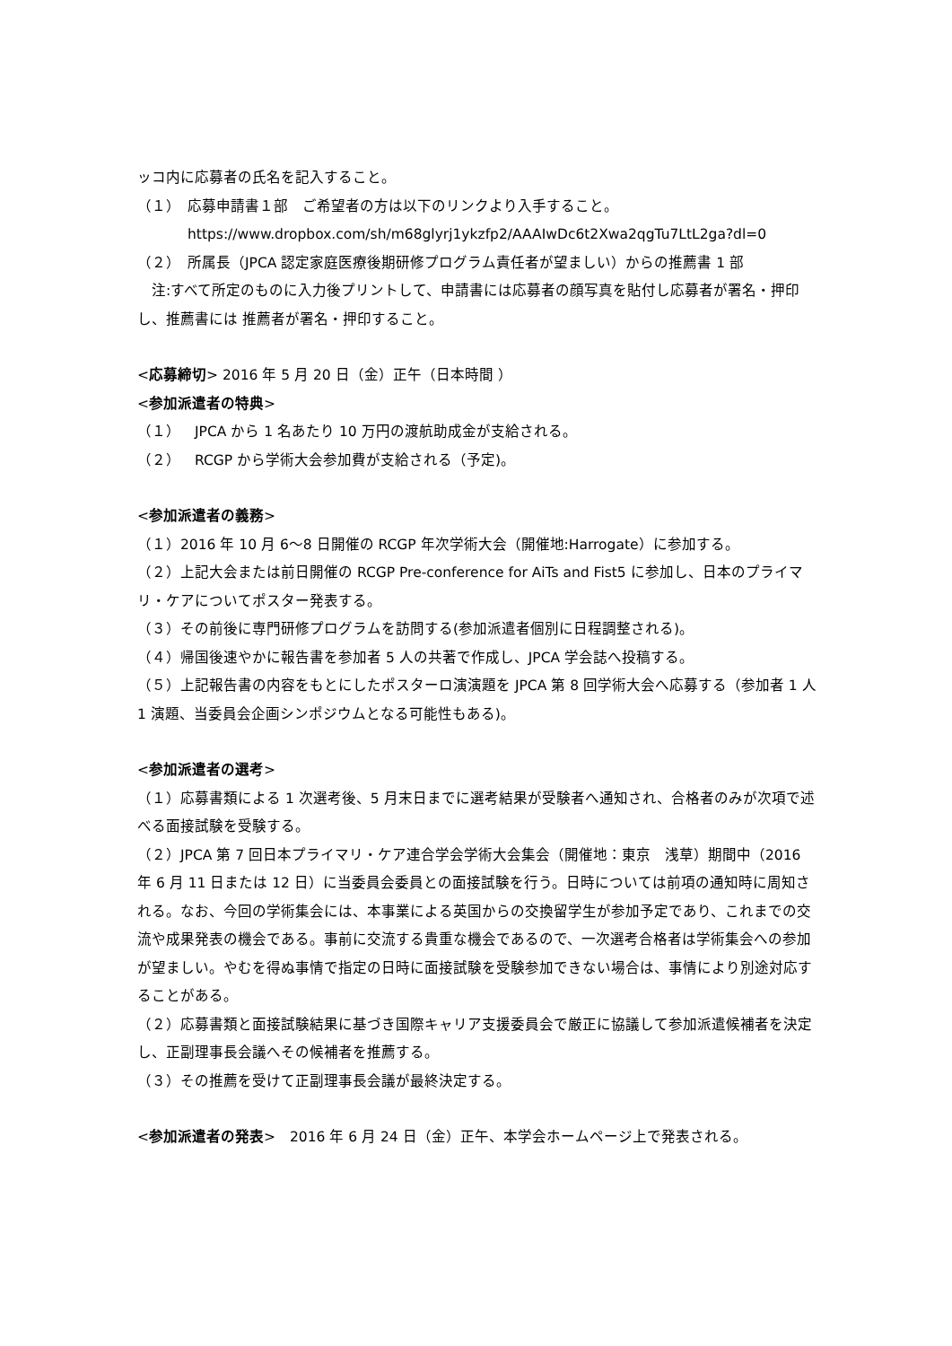ッコ内に応募者の氏名を記入すること。
（１）　応募申請書１部　ご希望者の方は以下のリンクより入手すること。
https://www.dropbox.com/sh/m68glyrj1ykzfp2/AAAIwDc6t2Xwa2qgTu7LtL2ga?dl=0
（２）　所属長（JPCA 認定家庭医療後期研修プログラム責任者が望ましい）からの推薦書 1 部
　注:すべて所定のものに入力後プリントして、申請書には応募者の顔写真を貼付し応募者が署名・押印し、推薦書には 推薦者が署名・押印すること。
<応募締切> 2016 年 5 月 20 日（金）正午（日本時間 ）
<参加派遣者の特典>
（１）　JPCA から 1 名あたり 10 万円の渡航助成金が支給される。
（２）　RCGP から学術大会参加費が支給される（予定)。
<参加派遣者の義務>
（１）2016 年 10 月 6〜8 日開催の RCGP 年次学術大会（開催地:Harrogate）に参加する。
（２）上記大会または前日開催の RCGP Pre-conference for AiTs and Fist5 に参加し、日本のプライマリ・ケアについてポスター発表する。
（３）その前後に専門研修プログラムを訪問する(参加派遣者個別に日程調整される)。
（４）帰国後速やかに報告書を参加者 5 人の共著で作成し、JPCA 学会誌へ投稿する。
（５）上記報告書の内容をもとにしたポスターロ演演題を JPCA 第 8 回学術大会へ応募する（参加者 1 人 1 演題、当委員会企画シンポジウムとなる可能性もある)。
<参加派遣者の選考>
（１）応募書類による 1 次選考後、5 月末日までに選考結果が受験者へ通知され、合格者のみが次項で述べる面接試験を受験する。
（２）JPCA 第 7 回日本プライマリ・ケア連合学会学術大会集会（開催地：東京　浅草）期間中（2016 年 6 月 11 日または 12 日）に当委員会委員との面接試験を行う。日時については前項の通知時に周知される。なお、今回の学術集会には、本事業による英国からの交換留学生が参加予定であり、これまでの交流や成果発表の機会である。事前に交流する貴重な機会であるので、一次選考合格者は学術集会への参加が望ましい。やむを得ぬ事情で指定の日時に面接試験を受験参加できない場合は、事情により別途対応することがある。
（２）応募書類と面接試験結果に基づき国際キャリア支援委員会で厳正に協議して参加派遣候補者を決定し、正副理事長会議へその候補者を推薦する。
（３）その推薦を受けて正副理事長会議が最終決定する。
<参加派遣者の発表>　2016 年 6 月 24 日（金）正午、本学会ホームページ上で発表される。